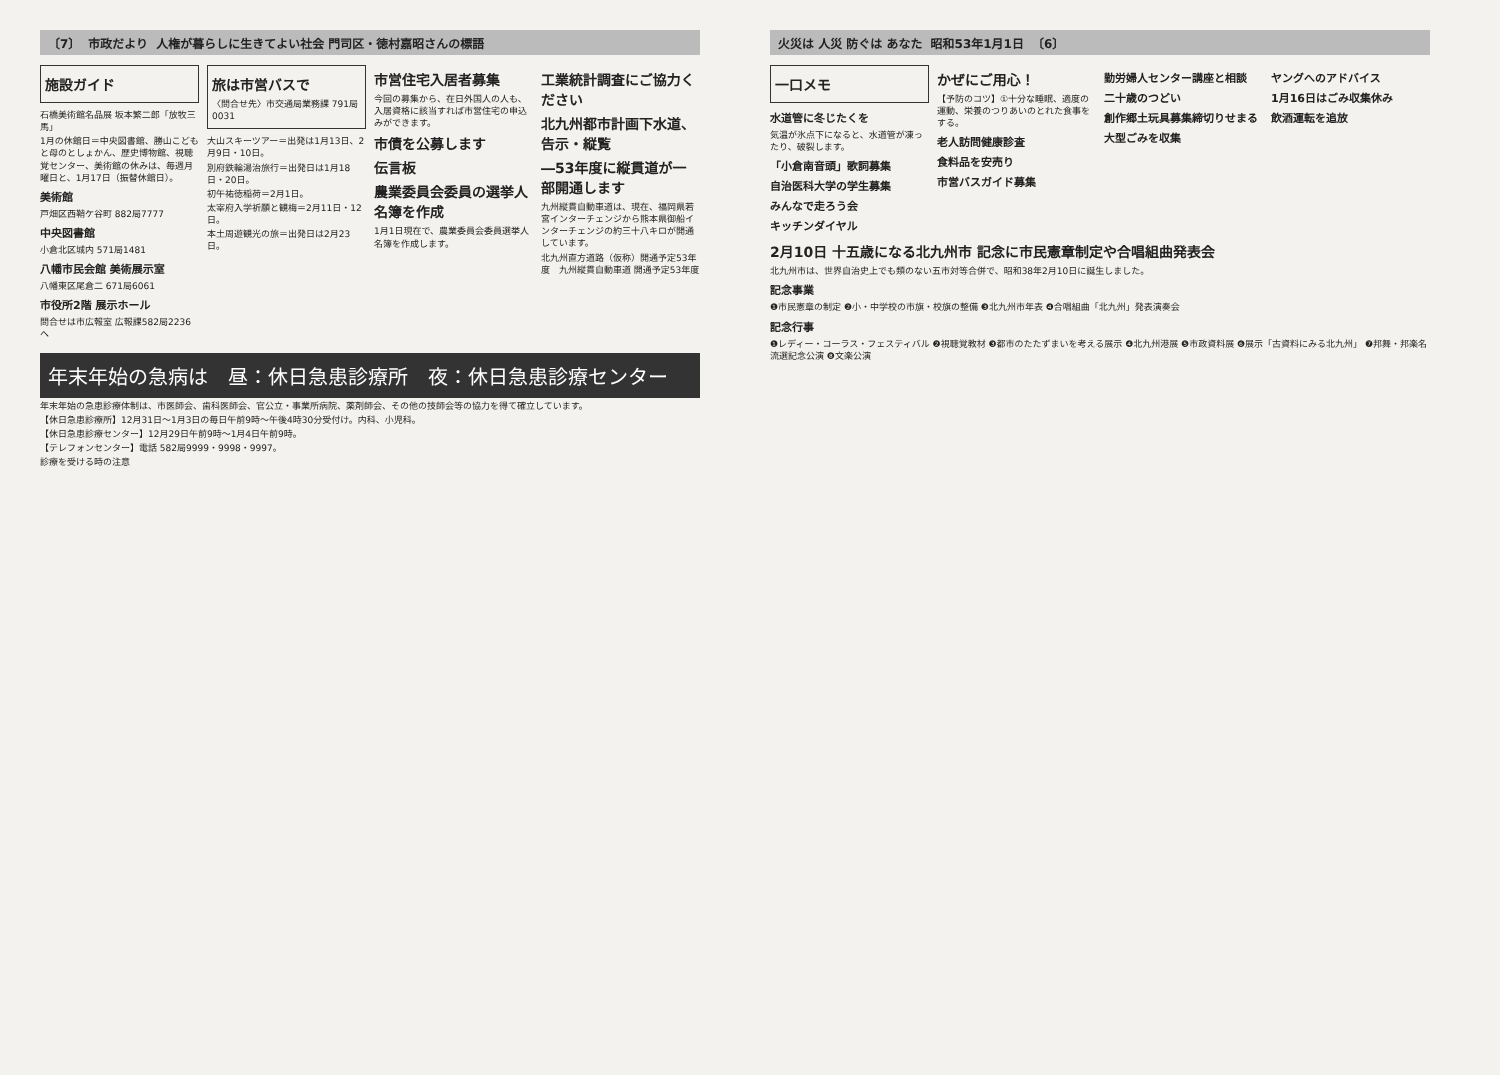〔7〕 市政だより 人権が暮らしに生きてよい社会 門司区・徳村嘉昭さんの標語
施設ガイド
石橋美術館名品展 坂本繁二郎「放牧三馬」
1月の休館日＝中央図書館、勝山こどもと母のとしょかん、歴史博物館、視聴覚センター、美術館の休みは、毎週月曜日と、1月17日（振替休館日）。
美術館
戸畑区西鞘ケ谷町 882局7777
中央図書館
小倉北区城内 571局1481
八幡市民会館 美術展示室
八幡東区尾倉二 671局6061
市役所2階 展示ホール
問合せは市広報室 広報課582局2236へ
旅は市営バスで
〈問合せ先〉市交通局業務課 791局0031
大山スキーツアー＝出発は1月13日、2月9日・10日。
別府鉄輪湯治旅行＝出発日は1月18日・20日。
初午祐徳稲荷＝2月1日。
太宰府入学祈願と観梅＝2月11日・12日。
本土周遊観光の旅＝出発日は2月23日。
市営住宅入居者募集
今回の募集から、在日外国人の人も、入居資格に該当すれば市営住宅の申込みができます。
市債を公募します
伝言板
農業委員会委員の選挙人名簿を作成
1月1日現在で、農業委員会委員選挙人名簿を作成します。
工業統計調査にご協力ください
北九州都市計画下水道、告示・縦覧
―53年度に縦貫道が一部開通します
九州縦貫自動車道は、現在、福岡県若宮インターチェンジから熊本県御船インターチェンジの約三十八キロが開通しています。
北九州直方道路（仮称）開通予定53年度　九州縦貫自動車道 開通予定53年度
年末年始の急病は　昼：休日急患診療所　夜：休日急患診療センター
年末年始の急患診療体制は、市医師会、歯科医師会、官公立・事業所病院、薬剤師会、その他の技師会等の協力を得て確立しています。
【休日急患診療所】12月31日～1月3日の毎日午前9時～午後4時30分受付け。内科、小児科。
【休日急患診療センター】12月29日午前9時～1月4日午前9時。
【テレフォンセンター】電話 582局9999・9998・9997。
診療を受ける時の注意
火災は 人災 防ぐは あなた 昭和53年1月1日 〔6〕
一口メモ
水道管に冬じたくを
気温が氷点下になると、水道管が凍ったり、破裂します。
「小倉南音頭」歌詞募集
自治医科大学の学生募集
みんなで走ろう会
キッチンダイヤル
かぜにご用心！
【予防のコツ】①十分な睡眠、適度の運動、栄養のつりあいのとれた食事をする。
老人訪問健康診査
食料品を安売り
市営バスガイド募集
勤労婦人センター講座と相談
二十歳のつどい
創作郷土玩具募集締切りせまる
大型ごみを収集
ヤングへのアドバイス
1月16日はごみ収集休み
飲酒運転を追放
2月10日 十五歳になる北九州市 記念に市民憲章制定や合唱組曲発表会
北九州市は、世界自治史上でも類のない五市対等合併で、昭和38年2月10日に誕生しました。
記念事業
❶市民憲章の制定 ❷小・中学校の市旗・校旗の整備 ❸北九州市年表 ❹合唱組曲「北九州」発表演奏会
記念行事
❶レディー・コーラス・フェスティバル ❷視聴覚教材 ❸都市のたたずまいを考える展示 ❹北九州港展 ❺市政資料展 ❻展示「古資料にみる北九州」 ❼邦舞・邦楽名流選記念公演 ❽文楽公演